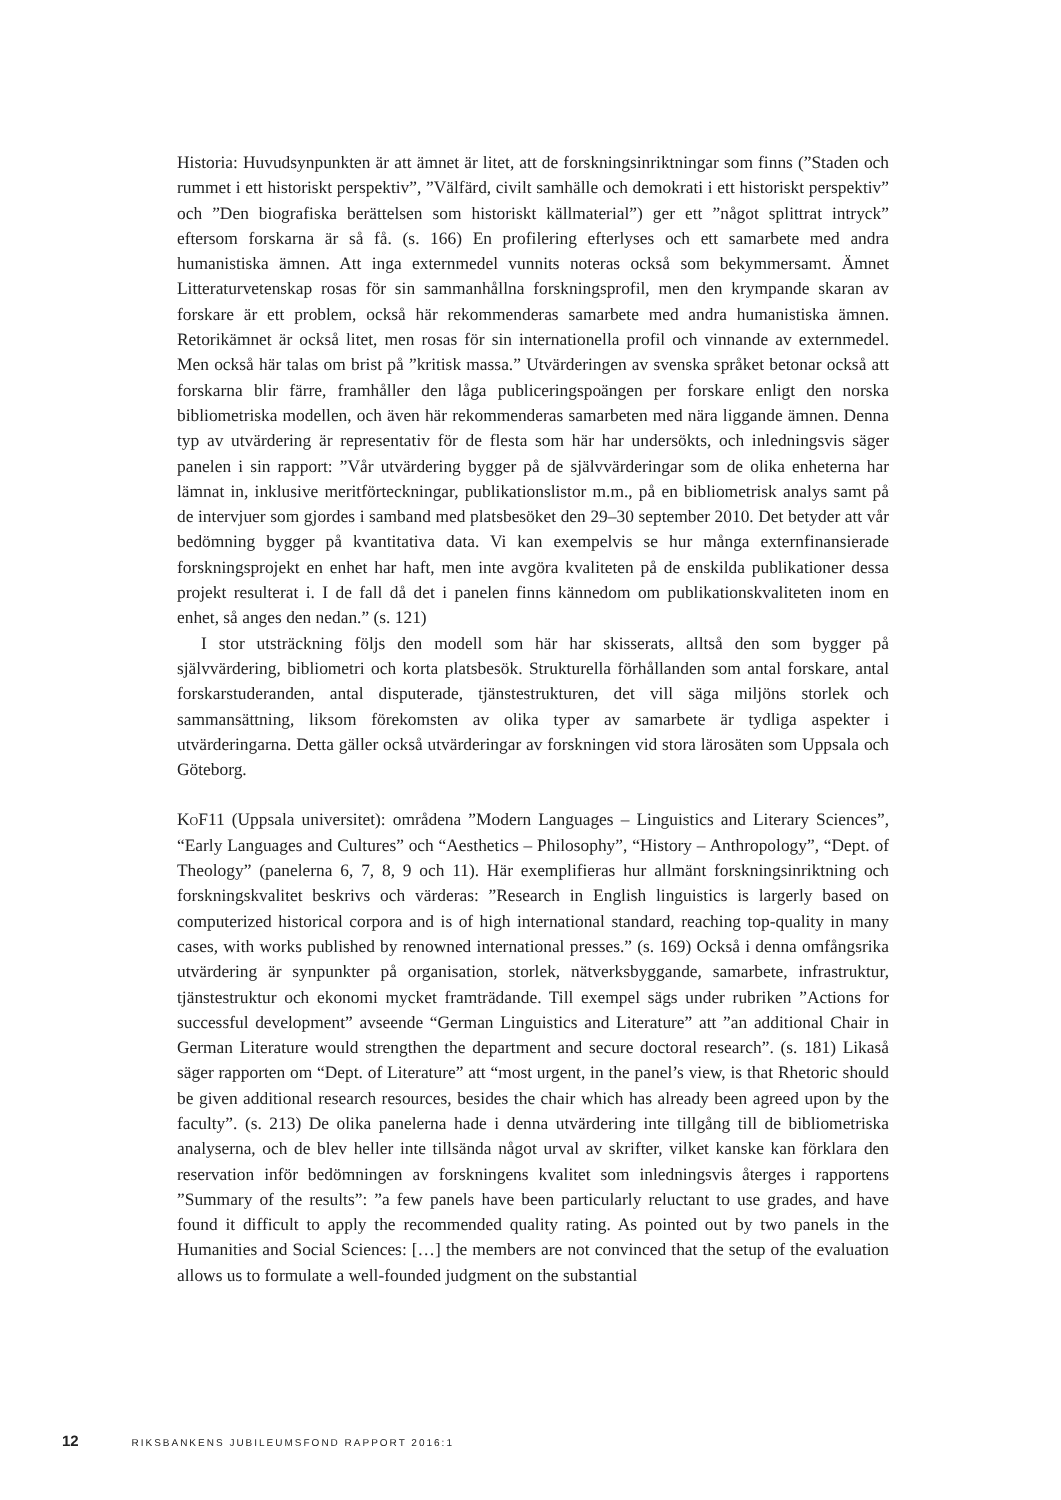Historia: Huvudsynpunkten är att ämnet är litet, att de forskningsinriktningar som finns (”Staden och rummet i ett historiskt perspektiv”, ”Välfärd, civilt samhälle och demokrati i ett historiskt perspektiv” och ”Den biografiska berättelsen som historiskt källmaterial”) ger ett ”något splittrat intryck” eftersom forskarna är så få. (s. 166) En profilering efterlyses och ett samarbete med andra humanistiska ämnen. Att inga externmedel vunnits noteras också som bekymmersamt. Ämnet Litteraturvetenskap rosas för sin sammanhållna forskningsprofil, men den krympande skaran av forskare är ett problem, också här rekommenderas samarbete med andra humanistiska ämnen. Retorikämnet är också litet, men rosas för sin internationella profil och vinnande av externmedel. Men också här talas om brist på ”kritisk massa.” Utvärderingen av svenska språket betonar också att forskarna blir färre, framhåller den låga publiceringspoängen per forskare enligt den norska bibliometriska modellen, och även här rekommenderas samarbeten med nära liggande ämnen. Denna typ av utvärdering är representativ för de flesta som här har undersökts, och inledningsvis säger panelen i sin rapport: ”Vår utvärdering bygger på de självvärderingar som de olika enheterna har lämnat in, inklusive meritförteckningar, publikationslistor m.m., på en bibliometrisk analys samt på de intervjuer som gjordes i samband med platsbesöket den 29–30 september 2010. Det betyder att vår bedömning bygger på kvantitativa data. Vi kan exempelvis se hur många externfinansierade forskningsprojekt en enhet har haft, men inte avgöra kvaliteten på de enskilda publikationer dessa projekt resulterat i. I de fall då det i panelen finns kännedom om publikationskvaliteten inom en enhet, så anges den nedan.” (s. 121)
I stor utsträckning följs den modell som här har skisserats, alltså den som bygger på självvärdering, bibliometri och korta platsbesök. Strukturella förhållanden som antal forskare, antal forskarstuderanden, antal disputerade, tjänstestrukturen, det vill säga miljöns storlek och sammansättning, liksom förekomsten av olika typer av samarbete är tydliga aspekter i utvärderingarna. Detta gäller också utvärderingar av forskningen vid stora lärosäten som Uppsala och Göteborg.
KoF11 (Uppsala universitet): områdena ”Modern Languages – Linguistics and Literary Sciences”, “Early Languages and Cultures” och “Aesthetics – Philosophy”, “History – Anthropology”, “Dept. of Theology” (panelerna 6, 7, 8, 9 och 11). Här exemplifieras hur allmänt forskningsinriktning och forskningskvalitet beskrivs och värderas: ”Research in English linguistics is largerly based on computerized historical corpora and is of high international standard, reaching top-quality in many cases, with works published by renowned international presses.” (s. 169) Också i denna omfångsrika utvärdering är synpunkter på organisation, storlek, nätverksbyggande, samarbete, infrastruktur, tjänstestruktur och ekonomi mycket framträdande. Till exempel sägs under rubriken ”Actions for successful development” avseende “German Linguistics and Literature” att ”an additional Chair in German Literature would strengthen the department and secure doctoral research”. (s. 181) Likaså säger rapporten om “Dept. of Literature” att “most urgent, in the panel’s view, is that Rhetoric should be given additional research resources, besides the chair which has already been agreed upon by the faculty”. (s. 213) De olika panelerna hade i denna utvärdering inte tillgång till de bibliometriska analyserna, och de blev heller inte tillsända något urval av skrifter, vilket kanske kan förklara den reservation inför bedömningen av forskningens kvalitet som inledningsvis återges i rapportens ”Summary of the results”: ”a few panels have been particularly reluctant to use grades, and have found it difficult to apply the recommended quality rating. As pointed out by two panels in the Humanities and Social Sciences: […] the members are not convinced that the setup of the evaluation allows us to formulate a well-founded judgment on the substantial
12 RIKSBANKENS JUBILEUMSFOND RAPPORT 2016:1